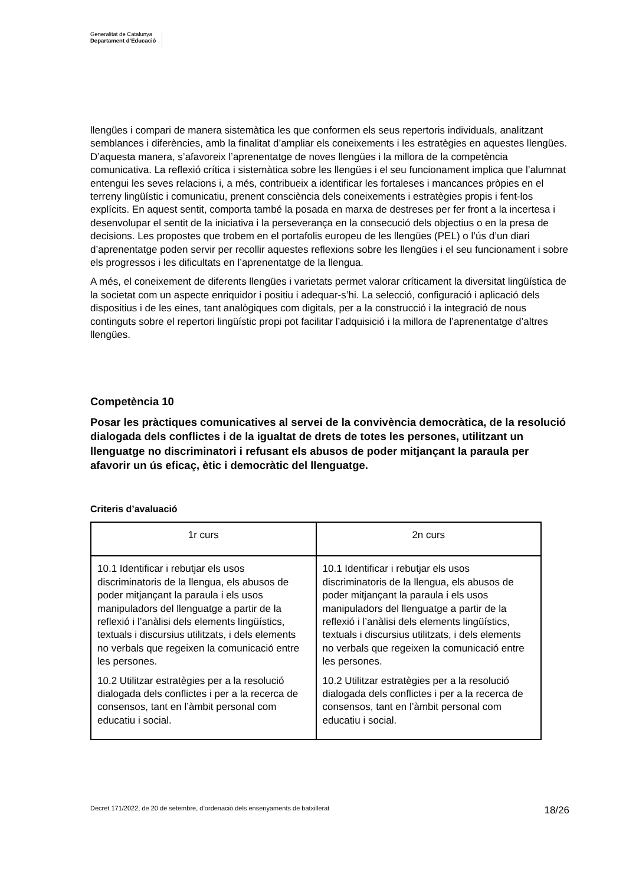Generalitat de Catalunya
Departament d’Educació
llengües i compari de manera sistemàtica les que conformen els seus repertoris individuals, analitzant semblances i diferències, amb la finalitat d’ampliar els coneixements i les estratègies en aquestes llengües. D’aquesta manera, s’afavoreix l’aprenentatge de noves llengües i la millora de la competència comunicativa. La reflexió crítica i sistemàtica sobre les llengües i el seu funcionament implica que l’alumnat entengui les seves relacions i, a més, contribueix a identificar les fortaleses i mancances pròpies en el terreny lingüístic i comunicatiu, prenent consciència dels coneixements i estratègies propis i fent-los explícits. En aquest sentit, comporta també la posada en marxa de destreses per fer front a la incertesa i desenvolupar el sentit de la iniciativa i la perseverança en la consecució dels objectius o en la presa de decisions. Les propostes que trobem en el portafolis europeu de les llengües (PEL) o l’ús d’un diari d’aprenentatge poden servir per recollir aquestes reflexions sobre les llengües i el seu funcionament i sobre els progressos i les dificultats en l’aprenentatge de la llengua.
A més, el coneixement de diferents llengües i varietats permet valorar críticament la diversitat lingüística de la societat com un aspecte enriquidor i positiu i adequar-s’hi. La selecció, configuració i aplicació dels dispositius i de les eines, tant analògiques com digitals, per a la construcció i la integració de nous continguts sobre el repertori lingüístic propi pot facilitar l’adquisició i la millora de l’aprenentatge d’altres llengües.
Competència 10
Posar les pràctiques comunicatives al servei de la convivència democràtica, de la resolució dialogada dels conflictes i de la igualtat de drets de totes les persones, utilitzant un llenguatge no discriminatori i refusant els abusos de poder mitjançant la paraula per afavorir un ús eficaç, ètic i democràtic del llenguatge.
Criteris d’avaluació
| 1r curs | 2n curs |
| --- | --- |
| 10.1 Identificar i rebutjar els usos discriminatoris de la llengua, els abusos de poder mitjançant la paraula i els usos manipuladors del llenguatge a partir de la reflexió i l’anàlisi dels elements lingüístics, textuals i discursius utilitzats, i dels elements no verbals que regeixen la comunicació entre les persones. 10.2 Utilitzar estratègies per a la resolució dialogada dels conflictes i per a la recerca de consensos, tant en l’àmbit personal com educatiu i social. | 10.1 Identificar i rebutjar els usos discriminatoris de la llengua, els abusos de poder mitjançant la paraula i els usos manipuladors del llenguatge a partir de la reflexió i l’anàlisi dels elements lingüístics, textuals i discursius utilitzats, i dels elements no verbals que regeixen la comunicació entre les persones. 10.2 Utilitzar estratègies per a la resolució dialogada dels conflictes i per a la recerca de consensos, tant en l’àmbit personal com educatiu i social. |
Decret 171/2022, de 20 de setembre, d’ordenació dels ensenyaments de batxillerat 18/26